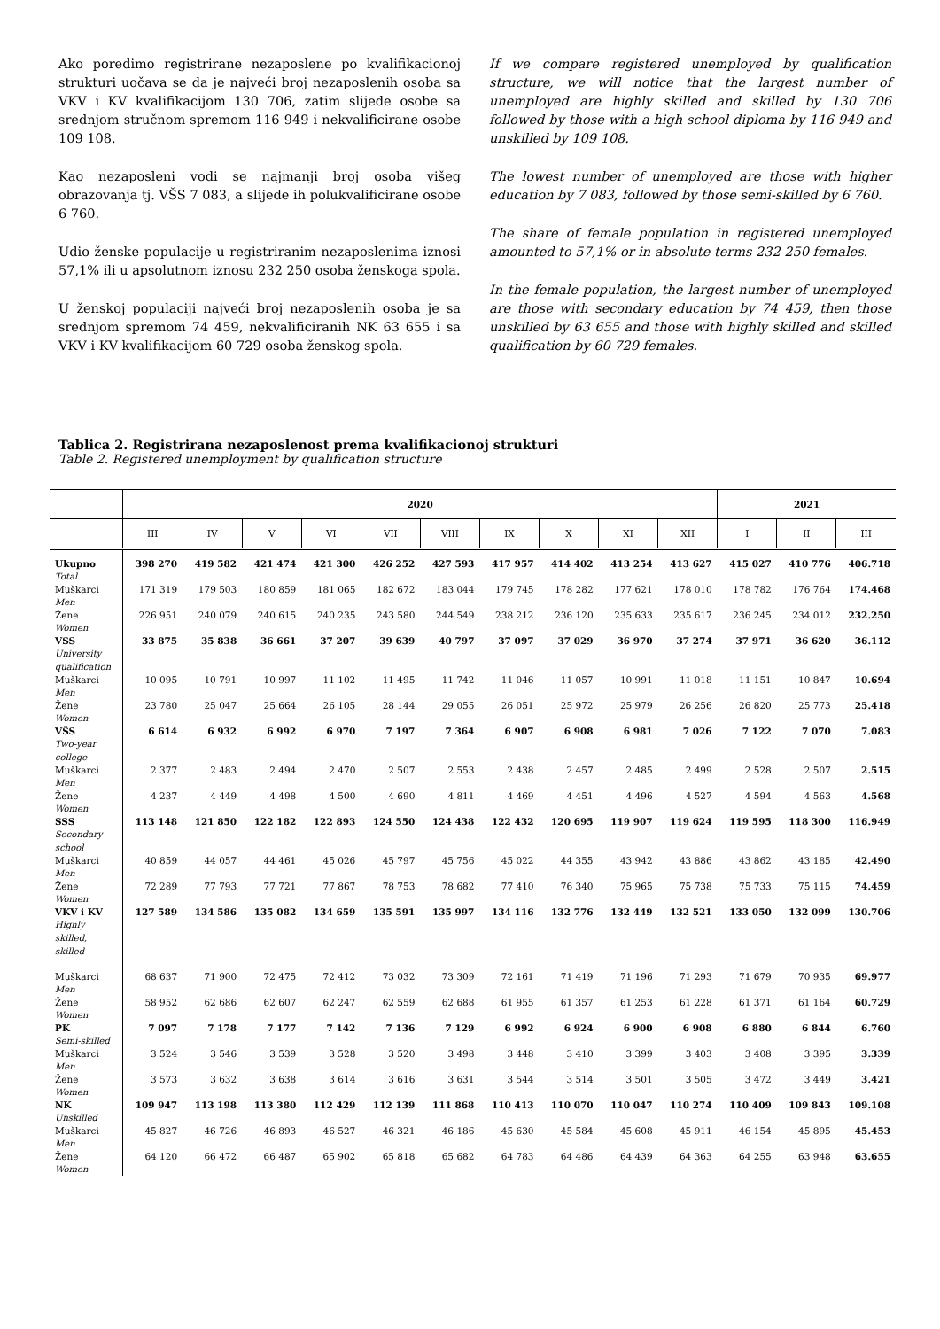Ako poredimo registrirane nezaposlene po kvalifikacionoj strukturi uočava se da je najveći broj nezaposlenih osoba sa VKV i KV kvalifikacijom 130 706, zatim slijede osobe sa srednjom stručnom spremom 116 949 i nekvalificirane osobe 109 108.
Kao nezaposleni vodi se najmanji broj osoba višeg obrazovanja tj. VŠS 7 083, a slijede ih polukvalificirane osobe 6 760.
Udio ženske populacije u registriranim nezaposlenima iznosi 57,1% ili u apsolutnom iznosu 232 250 osoba ženskoga spola.
U ženskoj populaciji najveći broj nezaposlenih osoba je sa srednjom spremom 74 459, nekvalificiranih NK 63 655 i sa VKV i KV kvalifikacijom 60 729 osoba ženskog spola.
If we compare registered unemployed by qualification structure, we will notice that the largest number of unemployed are highly skilled and skilled by 130 706 followed by those with a high school diploma by 116 949 and unskilled by 109 108.
The lowest number of unemployed are those with higher education by 7 083, followed by those semi-skilled by 6 760.
The share of female population in registered unemployed amounted to 57,1% or in absolute terms 232 250 females.
In the female population, the largest number of unemployed are those with secondary education by 74 459, then those unskilled by 63 655 and those with highly skilled and skilled qualification by 60 729 females.
Tablica 2. Registrirana nezaposlenost prema kvalifikacionoj strukturi
Table 2. Registered unemployment by qualification structure
| | 2020 | | | | | | | | | | 2021 | | |
| --- | --- | --- | --- | --- | --- | --- | --- | --- | --- | --- | --- | --- | --- |
| | III | IV | V | VI | VII | VIII | IX | X | XI | XII | I | II | III |
| Ukupno Total | 398 270 | 419 582 | 421 474 | 421 300 | 426 252 | 427 593 | 417 957 | 414 402 | 413 254 | 413 627 | 415 027 | 410 776 | 406.718 |
| Muškarci Men | 171 319 | 179 503 | 180 859 | 181 065 | 182 672 | 183 044 | 179 745 | 178 282 | 177 621 | 178 010 | 178 782 | 176 764 | 174.468 |
| Žene Women | 226 951 | 240 079 | 240 615 | 240 235 | 243 580 | 244 549 | 238 212 | 236 120 | 235 633 | 235 617 | 236 245 | 234 012 | 232.250 |
| VSS University qualification | 33 875 | 35 838 | 36 661 | 37 207 | 39 639 | 40 797 | 37 097 | 37 029 | 36 970 | 37 274 | 37 971 | 36 620 | 36.112 |
| Muškarci Men | 10 095 | 10 791 | 10 997 | 11 102 | 11 495 | 11 742 | 11 046 | 11 057 | 10 991 | 11 018 | 11 151 | 10 847 | 10.694 |
| Žene Women | 23 780 | 25 047 | 25 664 | 26 105 | 28 144 | 29 055 | 26 051 | 25 972 | 25 979 | 26 256 | 26 820 | 25 773 | 25.418 |
| VŠS Two-year college | 6 614 | 6 932 | 6 992 | 6 970 | 7 197 | 7 364 | 6 907 | 6 908 | 6 981 | 7 026 | 7 122 | 7 070 | 7.083 |
| Muškarci Men | 2 377 | 2 483 | 2 494 | 2 470 | 2 507 | 2 553 | 2 438 | 2 457 | 2 485 | 2 499 | 2 528 | 2 507 | 2.515 |
| Žene Women | 4 237 | 4 449 | 4 498 | 4 500 | 4 690 | 4 811 | 4 469 | 4 451 | 4 496 | 4 527 | 4 594 | 4 563 | 4.568 |
| SSS Secondary school | 113 148 | 121 850 | 122 182 | 122 893 | 124 550 | 124 438 | 122 432 | 120 695 | 119 907 | 119 624 | 119 595 | 118 300 | 116.949 |
| Muškarci Men | 40 859 | 44 057 | 44 461 | 45 026 | 45 797 | 45 756 | 45 022 | 44 355 | 43 942 | 43 886 | 43 862 | 43 185 | 42.490 |
| Žene Women | 72 289 | 77 793 | 77 721 | 77 867 | 78 753 | 78 682 | 77 410 | 76 340 | 75 965 | 75 738 | 75 733 | 75 115 | 74.459 |
| VKV i KV Highly skilled, skilled | 127 589 | 134 586 | 135 082 | 134 659 | 135 591 | 135 997 | 134 116 | 132 776 | 132 449 | 132 521 | 133 050 | 132 099 | 130.706 |
| Muškarci Men | 68 637 | 71 900 | 72 475 | 72 412 | 73 032 | 73 309 | 72 161 | 71 419 | 71 196 | 71 293 | 71 679 | 70 935 | 69.977 |
| Žene Women | 58 952 | 62 686 | 62 607 | 62 247 | 62 559 | 62 688 | 61 955 | 61 357 | 61 253 | 61 228 | 61 371 | 61 164 | 60.729 |
| PK Semi-skilled | 7 097 | 7 178 | 7 177 | 7 142 | 7 136 | 7 129 | 6 992 | 6 924 | 6 900 | 6 908 | 6 880 | 6 844 | 6.760 |
| Muškarci Men | 3 524 | 3 546 | 3 539 | 3 528 | 3 520 | 3 498 | 3 448 | 3 410 | 3 399 | 3 403 | 3 408 | 3 395 | 3.339 |
| Žene Women | 3 573 | 3 632 | 3 638 | 3 614 | 3 616 | 3 631 | 3 544 | 3 514 | 3 501 | 3 505 | 3 472 | 3 449 | 3.421 |
| NK Unskilled | 109 947 | 113 198 | 113 380 | 112 429 | 112 139 | 111 868 | 110 413 | 110 070 | 110 047 | 110 274 | 110 409 | 109 843 | 109.108 |
| Muškarci Men | 45 827 | 46 726 | 46 893 | 46 527 | 46 321 | 46 186 | 45 630 | 45 584 | 45 608 | 45 911 | 46 154 | 45 895 | 45.453 |
| Žene Women | 64 120 | 66 472 | 66 487 | 65 902 | 65 818 | 65 682 | 64 783 | 64 486 | 64 439 | 64 363 | 64 255 | 63 948 | 63.655 |